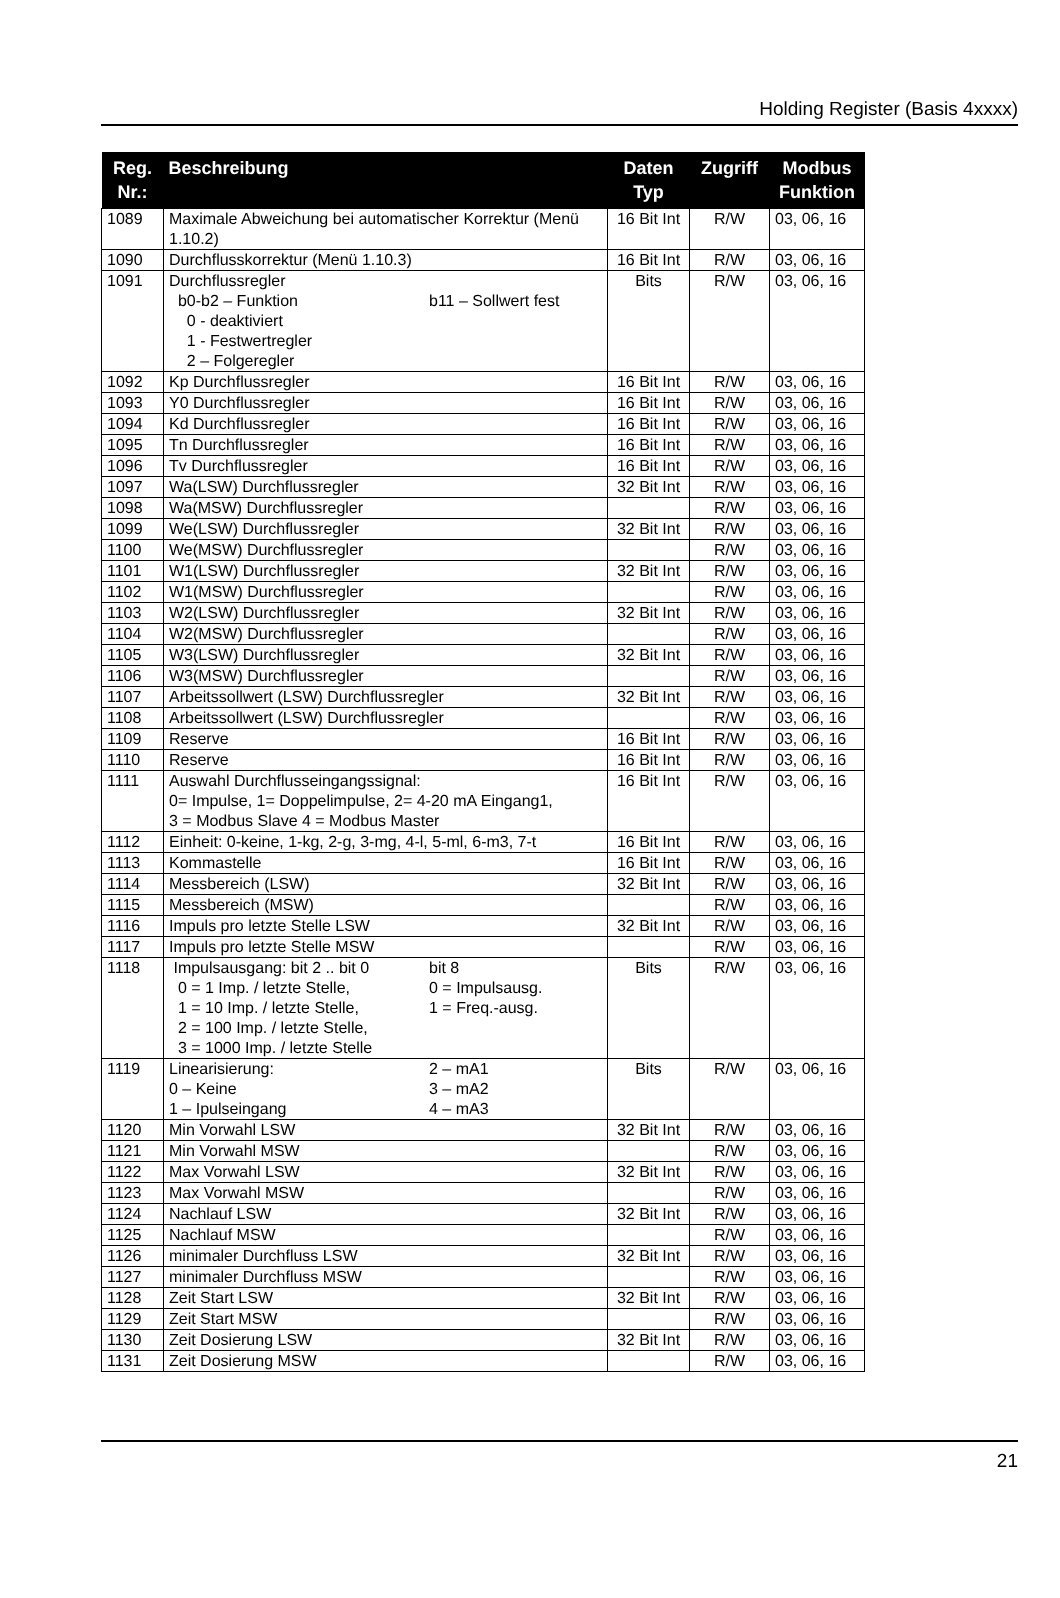Holding Register (Basis 4xxxx)
| Reg. Nr.: | Beschreibung | Daten Typ | Zugriff | Modbus Funktion |
| --- | --- | --- | --- | --- |
| 1089 | Maximale Abweichung bei automatischer Korrektur (Menü 1.10.2) | 16 Bit Int | R/W | 03, 06, 16 |
| 1090 | Durchflusskorrektur (Menü 1.10.3) | 16 Bit Int | R/W | 03, 06, 16 |
| 1091 | Durchflussregler b0-b2 – Funktion b11 – Sollwert fest 0 - deaktiviert 1 - Festwertregler 2 – Folgeregler | Bits | R/W | 03, 06, 16 |
| 1092 | Kp Durchflussregler | 16 Bit Int | R/W | 03, 06, 16 |
| 1093 | Y0 Durchflussregler | 16 Bit Int | R/W | 03, 06, 16 |
| 1094 | Kd Durchflussregler | 16 Bit Int | R/W | 03, 06, 16 |
| 1095 | Tn Durchflussregler | 16 Bit Int | R/W | 03, 06, 16 |
| 1096 | Tv Durchflussregler | 16 Bit Int | R/W | 03, 06, 16 |
| 1097 | Wa(LSW) Durchflussregler | 32 Bit Int | R/W | 03, 06, 16 |
| 1098 | Wa(MSW) Durchflussregler | | R/W | 03, 06, 16 |
| 1099 | We(LSW) Durchflussregler | 32 Bit Int | R/W | 03, 06, 16 |
| 1100 | We(MSW) Durchflussregler | | R/W | 03, 06, 16 |
| 1101 | W1(LSW) Durchflussregler | 32 Bit Int | R/W | 03, 06, 16 |
| 1102 | W1(MSW) Durchflussregler | | R/W | 03, 06, 16 |
| 1103 | W2(LSW) Durchflussregler | 32 Bit Int | R/W | 03, 06, 16 |
| 1104 | W2(MSW) Durchflussregler | | R/W | 03, 06, 16 |
| 1105 | W3(LSW) Durchflussregler | 32 Bit Int | R/W | 03, 06, 16 |
| 1106 | W3(MSW) Durchflussregler | | R/W | 03, 06, 16 |
| 1107 | Arbeitssollwert (LSW) Durchflussregler | 32 Bit Int | R/W | 03, 06, 16 |
| 1108 | Arbeitssollwert (LSW) Durchflussregler | | R/W | 03, 06, 16 |
| 1109 | Reserve | 16 Bit Int | R/W | 03, 06, 16 |
| 1110 | Reserve | 16 Bit Int | R/W | 03, 06, 16 |
| 1111 | Auswahl Durchflusseingangssignal: 0= Impulse, 1= Doppelimpulse, 2= 4-20 mA Eingang1, 3 = Modbus Slave 4 = Modbus Master | 16 Bit Int | R/W | 03, 06, 16 |
| 1112 | Einheit: 0-keine, 1-kg, 2-g, 3-mg, 4-l, 5-ml, 6-m3, 7-t | 16 Bit Int | R/W | 03, 06, 16 |
| 1113 | Kommastelle | 16 Bit Int | R/W | 03, 06, 16 |
| 1114 | Messbereich (LSW) | 32 Bit Int | R/W | 03, 06, 16 |
| 1115 | Messbereich (MSW) | | R/W | 03, 06, 16 |
| 1116 | Impuls pro letzte Stelle LSW | 32 Bit Int | R/W | 03, 06, 16 |
| 1117 | Impuls pro letzte Stelle MSW | | R/W | 03, 06, 16 |
| 1118 | Impulsausgang: bit 2 .. bit 0 bit 8 0 = 1 Imp. / letzte Stelle, 0 = Impulsausg. 1 = 10 Imp. / letzte Stelle, 1 = Freq.-ausg. 2 = 100 Imp. / letzte Stelle, 3 = 1000 Imp. / letzte Stelle | Bits | R/W | 03, 06, 16 |
| 1119 | Linearisierung: 2 – mA1 0 – Keine 3 – mA2 1 – Ipulseingang 4 – mA3 | Bits | R/W | 03, 06, 16 |
| 1120 | Min Vorwahl LSW | 32 Bit Int | R/W | 03, 06, 16 |
| 1121 | Min Vorwahl MSW | | R/W | 03, 06, 16 |
| 1122 | Max Vorwahl LSW | 32 Bit Int | R/W | 03, 06, 16 |
| 1123 | Max Vorwahl MSW | | R/W | 03, 06, 16 |
| 1124 | Nachlauf LSW | 32 Bit Int | R/W | 03, 06, 16 |
| 1125 | Nachlauf MSW | | R/W | 03, 06, 16 |
| 1126 | minimaler Durchfluss LSW | 32 Bit Int | R/W | 03, 06, 16 |
| 1127 | minimaler Durchfluss MSW | | R/W | 03, 06, 16 |
| 1128 | Zeit Start LSW | 32 Bit Int | R/W | 03, 06, 16 |
| 1129 | Zeit Start MSW | | R/W | 03, 06, 16 |
| 1130 | Zeit Dosierung LSW | 32 Bit Int | R/W | 03, 06, 16 |
| 1131 | Zeit Dosierung MSW | | R/W | 03, 06, 16 |
21